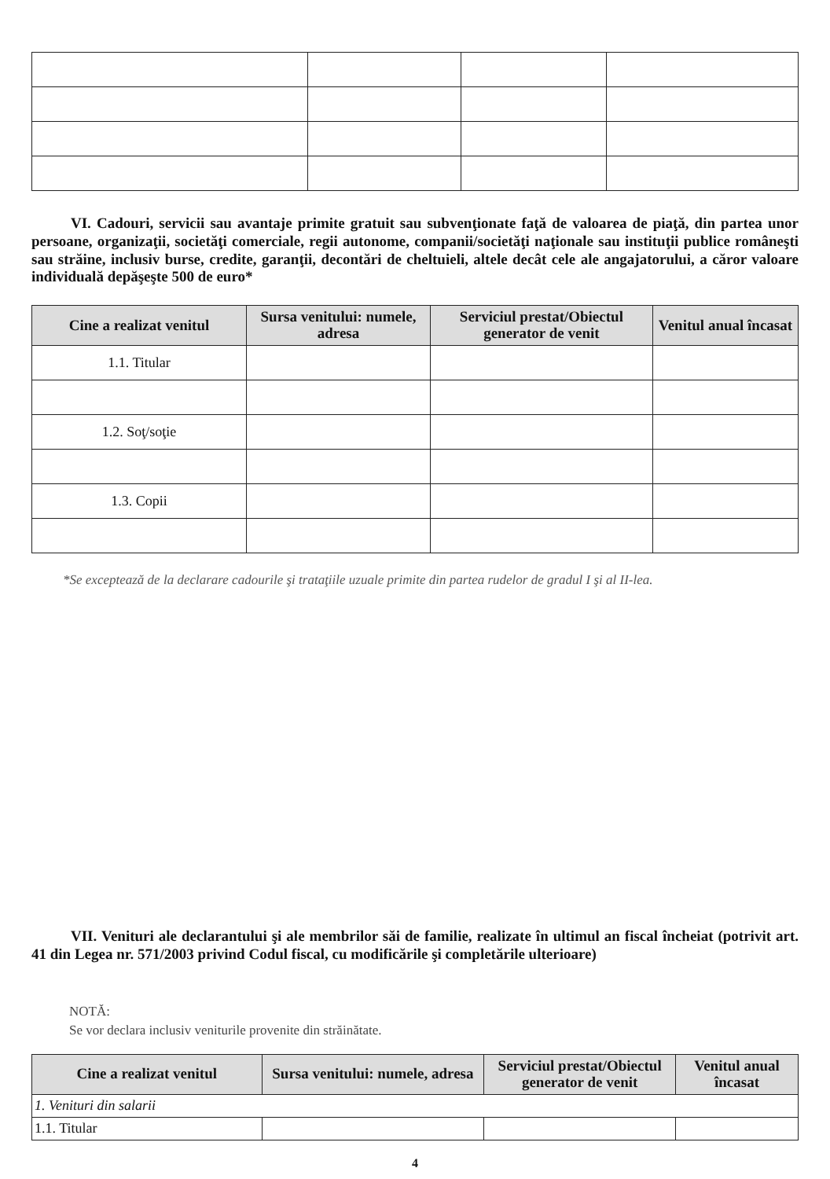VI. Cadouri, servicii sau avantaje primite gratuit sau subvenţionate faţă de valoarea de piaţă, din partea unor persoane, organizaţii, societăţi comerciale, regii autonome, companii/societăţi naţionale sau instituţii publice româneşti sau străine, inclusiv burse, credite, garanţii, decontări de cheltuieli, altele decât cele ale angajatorului, a căror valoare individuală depăşeşte 500 de euro*
| Cine a realizat venitul | Sursa venitului: numele, adresa | Serviciul prestat/Obiectul generator de venit | Venitul anual încasat |
| --- | --- | --- | --- |
| 1.1. Titular | | | |
| 1.2. Soţ/soţie | | | |
| 1.3. Copii | | | |
*Se exceptează de la declarare cadourile şi trataţiile uzuale primite din partea rudelor de gradul I şi al II-lea.
VII. Venituri ale declarantului şi ale membrilor săi de familie, realizate în ultimul an fiscal încheiat (potrivit art. 41 din Legea nr. 571/2003 privind Codul fiscal, cu modificările şi completările ulterioare)
NOTĂ:
Se vor declara inclusiv veniturile provenite din străinătate.
| Cine a realizat venitul | Sursa venitului: numele, adresa | Serviciul prestat/Obiectul generator de venit | Venitul anual încasat |
| --- | --- | --- | --- |
| 1. Venituri din salarii | | | |
| 1.1. Titular | | | |
4